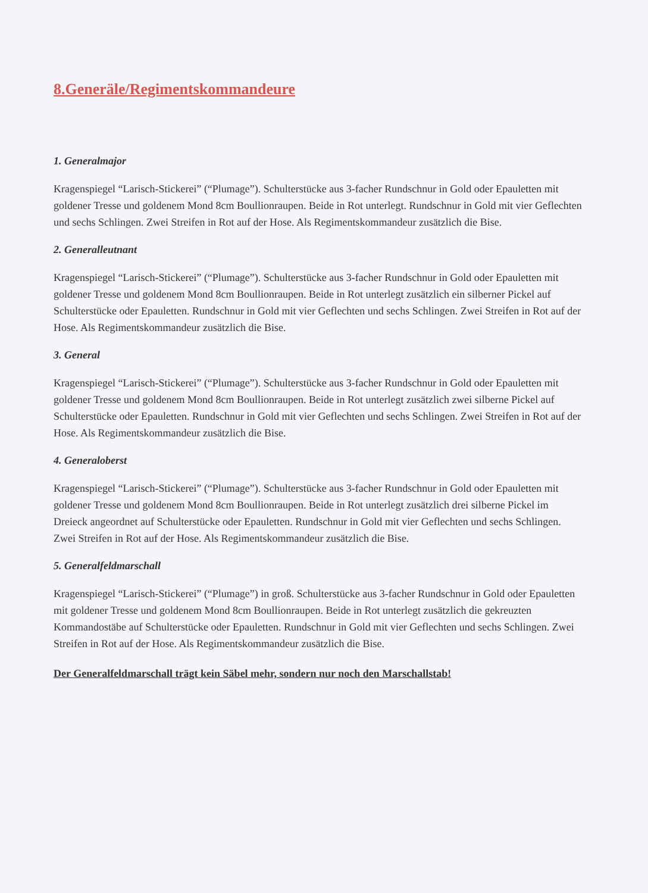8.Generäle/Regimentskommandeure
1. Generalmajor
Kragenspiegel “Larisch-Stickerei” (“Plumage”). Schulterstücke aus 3-facher Rundschnur in Gold oder Epauletten mit goldener Tresse und goldenem Mond 8cm Boullionraupen. Beide in Rot unterlegt. Rundschnur in Gold mit vier Geflechten und sechs Schlingen. Zwei Streifen in Rot auf der Hose. Als Regimentskommandeur zusätzlich die Bise.
2. Generalleutnant
Kragenspiegel “Larisch-Stickerei” (“Plumage”). Schulterstücke aus 3-facher Rundschnur in Gold oder Epauletten mit goldener Tresse und goldenem Mond 8cm Boullionraupen. Beide in Rot unterlegt zusätzlich ein silberner Pickel auf Schulterstücke oder Epauletten. Rundschnur in Gold mit vier Geflechten und sechs Schlingen. Zwei Streifen in Rot auf der Hose. Als Regimentskommandeur zusätzlich die Bise.
3. General
Kragenspiegel “Larisch-Stickerei” (“Plumage”). Schulterstücke aus 3-facher Rundschnur in Gold oder Epauletten mit goldener Tresse und goldenem Mond 8cm Boullionraupen. Beide in Rot unterlegt zusätzlich zwei silberne Pickel auf Schulterstücke oder Epauletten. Rundschnur in Gold mit vier Geflechten und sechs Schlingen. Zwei Streifen in Rot auf der Hose. Als Regimentskommandeur zusätzlich die Bise.
4. Generaloberst
Kragenspiegel “Larisch-Stickerei” (“Plumage”). Schulterstücke aus 3-facher Rundschnur in Gold oder Epauletten mit goldener Tresse und goldenem Mond 8cm Boullionraupen. Beide in Rot unterlegt zusätzlich drei silberne Pickel im Dreieck angeordnet auf Schulterstücke oder Epauletten. Rundschnur in Gold mit vier Geflechten und sechs Schlingen. Zwei Streifen in Rot auf der Hose. Als Regimentskommandeur zusätzlich die Bise.
5. Generalfeldmarschall
Kragenspiegel “Larisch-Stickerei” (“Plumage”) in groß. Schulterstücke aus 3-facher Rundschnur in Gold oder Epauletten mit goldener Tresse und goldenem Mond 8cm Boullionraupen. Beide in Rot unterlegt zusätzlich die gekreuzten Kommandostäbe auf Schulterstücke oder Epauletten. Rundschnur in Gold mit vier Geflechten und sechs Schlingen. Zwei Streifen in Rot auf der Hose. Als Regimentskommandeur zusätzlich die Bise.
Der Generalfeldmarschall trägt kein Säbel mehr, sondern nur noch den Marschallstab!